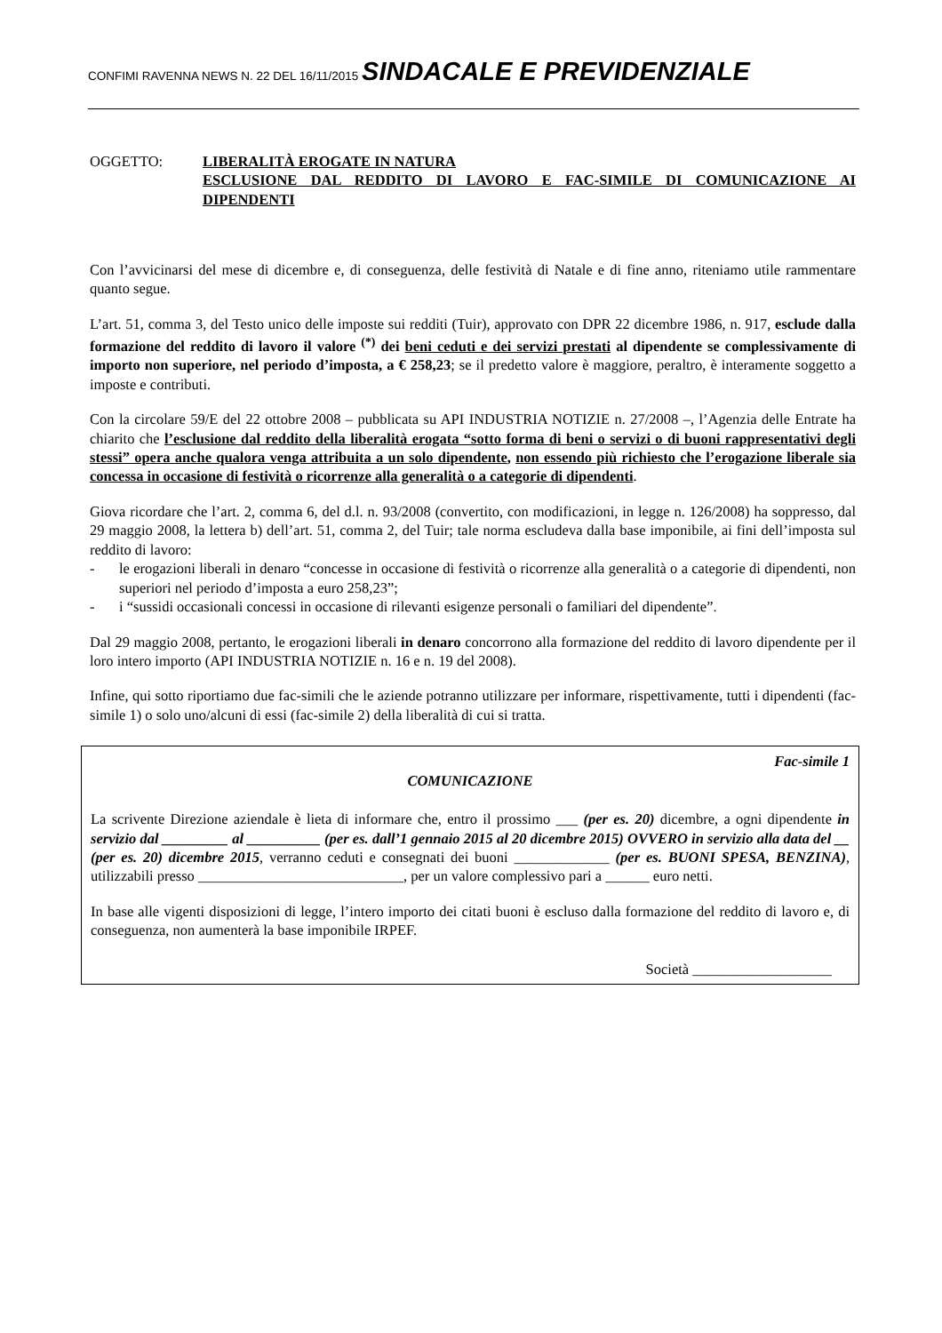CONFIMI RAVENNA NEWS N. 22 DEL 16/11/2015 SINDACALE E PREVIDENZIALE
OGGETTO: LIBERALITÀ EROGATE IN NATURA
ESCLUSIONE DAL REDDITO DI LAVORO E FAC-SIMILE DI COMUNICAZIONE AI DIPENDENTI
Con l’avvicinarsi del mese di dicembre e, di conseguenza, delle festività di Natale e di fine anno, riteniamo utile rammentare quanto segue.
L’art. 51, comma 3, del Testo unico delle imposte sui redditi (Tuir), approvato con DPR 22 dicembre 1986, n. 917, esclude dalla formazione del reddito di lavoro il valore <sup>(*)</sup> dei beni ceduti e dei servizi prestati al dipendente se complessivamente di importo non superiore, nel periodo d’imposta, a € 258,23; se il predetto valore è maggiore, peraltro, è interamente soggetto a imposte e contributi.
Con la circolare 59/E del 22 ottobre 2008 – pubblicata su API INDUSTRIA NOTIZIE n. 27/2008 –, l’Agenzia delle Entrate ha chiarito che l’esclusione dal reddito della liberalità erogata “sotto forma di beni o servizi o di buoni rappresentativi degli stessi” opera anche qualora venga attribuita a un solo dipendente, non essendo più richiesto che l’erogazione liberale sia concessa in occasione di festività o ricorrenze alla generalità o a categorie di dipendenti.
Giova ricordare che l’art. 2, comma 6, del d.l. n. 93/2008 (convertito, con modificazioni, in legge n. 126/2008) ha soppresso, dal 29 maggio 2008, la lettera b) dell’art. 51, comma 2, del Tuir; tale norma escludeva dalla base imponibile, ai fini dell’imposta sul reddito di lavoro:
- le erogazioni liberali in denaro “concesse in occasione di festività o ricorrenze alla generalità o a categorie di dipendenti, non superiori nel periodo d’imposta a euro 258,23”;
- i “sussidi occasionali concessi in occasione di rilevanti esigenze personali o familiari del dipendente”.
Dal 29 maggio 2008, pertanto, le erogazioni liberali in denaro concorrono alla formazione del reddito di lavoro dipendente per il loro intero importo (API INDUSTRIA NOTIZIE n. 16 e n. 19 del 2008).
Infine, qui sotto riportiamo due fac-simili che le aziende potranno utilizzare per informare, rispettivamente, tutti i dipendenti (fac-simile 1) o solo uno/alcuni di essi (fac-simile 2) della liberalità di cui si tratta.
Fac-simile 1
COMUNICAZIONE
La scrivente Direzione aziendale è lieta di informare che, entro il prossimo ___ (per es. 20) dicembre, a ogni dipendente in servizio dal _________ al __________ (per es. dall’1 gennaio 2015 al 20 dicembre 2015) OVVERO in servizio alla data del __ (per es. 20) dicembre 2015, verranno ceduti e consegnati dei buoni _____________ (per es. BUONI SPESA, BENZINA), utilizzabili presso ____________________________, per un valore complessivo pari a ______ euro netti.
In base alle vigenti disposizioni di legge, l’intero importo dei citati buoni è escluso dalla formazione del reddito di lavoro e, di conseguenza, non aumenterà la base imponibile IRPEF.
Società ___________________